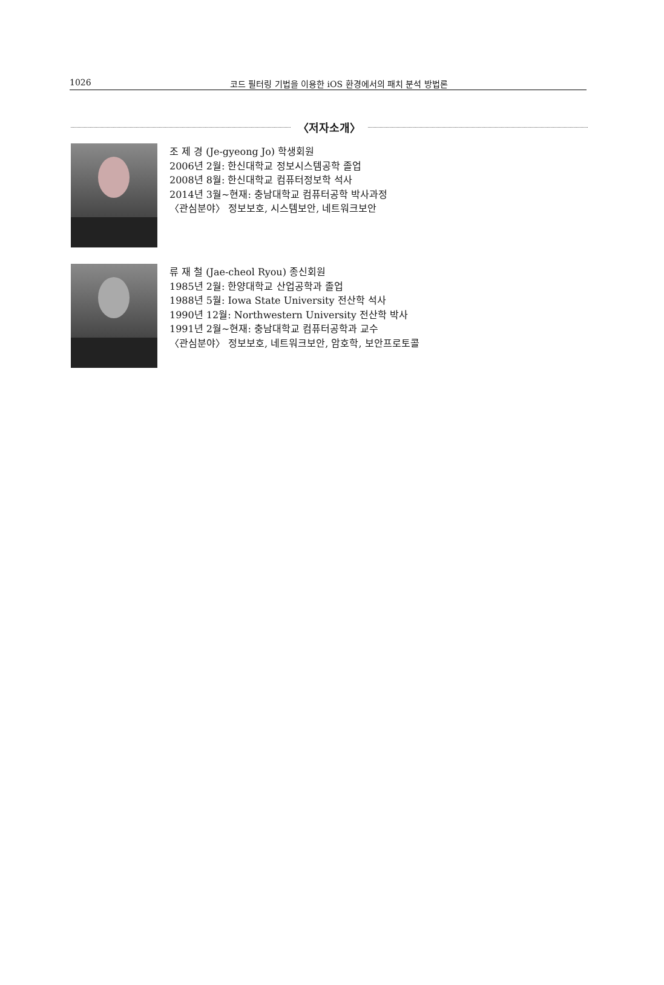1026
코드 필터링 기법을 이용한 iOS 환경에서의 패치 분석 방법론
〈저자소개〉
조 제 경 (Je-gyeong Jo) 학생회원
2006년 2월: 한신대학교 정보시스템공학 졸업
2008년 8월: 한신대학교 컴퓨터정보학 석사
2014년 3월~현재: 충남대학교 컴퓨터공학 박사과정
〈관심분야〉 정보보호, 시스템보안, 네트워크보안
류 재 철 (Jae-cheol Ryou) 종신회원
1985년 2월: 한양대학교 산업공학과 졸업
1988년 5월: Iowa State University 전산학 석사
1990년 12월: Northwestern University 전산학 박사
1991년 2월~현재: 충남대학교 컴퓨터공학과 교수
〈관심분야〉 정보보호, 네트워크보안, 암호학, 보안프로토콜